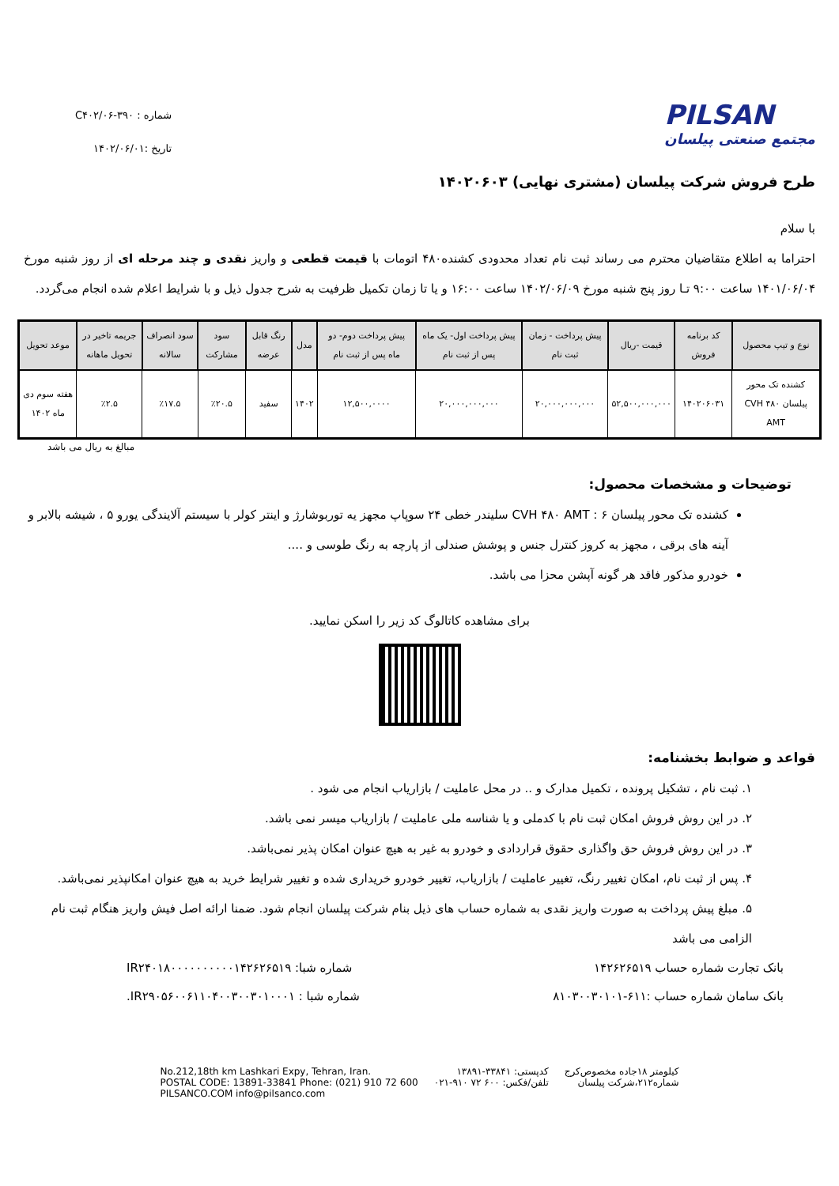PILSAN
مجتمع صنعتی پیلسان
شماره : C۴۰۲/۰۶-۳۹۰
تاریخ :۱۴۰۲/۰۶/۰۱
طرح فروش شرکت پیلسان (مشتری نهایی) ۱۴۰۲۰۶۰۳
با سلام
احتراما به اطلاع متقاضیان محترم می رساند ثبت نام تعداد محدودی کشنده۴۸۰ اتومات با قیمت قطعی و واریز نقدی و چند مرحله ای از روز شنبه مورخ ۱۴۰۱/۰۶/۰۴ ساعت ۹:۰۰ تـا روز پنج شنبه مورخ ۱۴۰۲/۰۶/۰۹ ساعت ۱۶:۰۰ و یا تا زمان تکمیل ظرفیت به شرح جدول ذیل و با شرایط اعلام شده انجام می‌گردد.
| نوع و تیپ محصول | کد برنامه فروش | قیمت -ریال | پیش پرداخت - زمان ثبت نام | پیش پرداخت اول- یک ماه پس از ثبت نام | پیش پرداخت دوم- دو ماه پس از ثبت نام | مدل | رنگ قابل عرضه | سود مشارکت | سود انصراف سالانه | جریمه تاخیر در تحویل ماهانه | موعد تحویل |
| --- | --- | --- | --- | --- | --- | --- | --- | --- | --- | --- | --- |
| کشنده تک محور پیلسان CVH ۴۸۰ AMT | ۱۴۰۲۰۶۰۳۱ | ۵۲,۵۰۰,۰۰۰,۰۰۰ | ۲۰,۰۰۰,۰۰۰,۰۰۰ | ۲۰,۰۰۰,۰۰۰,۰۰۰ | ۱۲,۵۰۰,۰۰۰۰ | ۱۴۰۲ | سفید | ٪۲۰.۵ | ٪۱۷.۵ | ٪۲.۵ | هفته سوم دی ماه ۱۴۰۲ |
مبالغ به ریال می باشد
توضیحات و مشخصات محصول:
کشنده تک محور پیلسان CVH ۴۸۰ AMT : ۶ سلیندر خطی ۲۴ سوپاپ مجهز یه توربوشارژ و اینتر کولر با سیستم آلایندگی یورو ۵ ، شیشه بالابر و آینه های برقی ، مجهز به کروز کنترل جنس و پوشش صندلی از پارچه به رنگ طوسی و ....
خودرو مذکور فاقد هر گونه آپشن محزا می باشد.
برای مشاهده کاتالوگ کد زیر را اسکن نمایید.
قواعد و ضوابط بخشنامه:
۱. ثبت نام ، تشکیل پرونده ، تکمیل مدارک و .. در محل عاملیت / بازاریاب انجام می شود .
۲. در این روش فروش امکان ثبت نام با کدملی و یا شناسه ملی عاملیت / بازاریاب میسر نمی باشد.
۳. در این روش فروش حق واگذاری حقوق قراردادی و خودرو به غیر به هیچ عنوان امکان پذیر نمی‌باشد.
۴. پس از ثبت نام، امکان تغییر رنگ، تغییر عاملیت / بازاریاب، تغییر خودرو خریداری شده و تغییر شرایط خرید به هیچ عنوان امکانپذیر نمی‌باشد.
۵. مبلغ پیش پرداخت به صورت واریز نقدی به شماره حساب های ذیل بنام شرکت پیلسان انجام شود. ضمنا ارائه اصل فیش واریز هنگام ثبت نام الزامی می باشد
بانک تجارت شماره حساب ۱۴۲۶۲۶۵۱۹ شماره شبا: IR۲۴۰۱۸۰۰۰۰۰۰۰۰۰۰۱۴۲۶۲۶۵۱۹
بانک سامان شماره حساب :۶۱۱-۸۱۰۳۰۰۳۰۱۰۱ شماره شبا : IR۲۹۰۵۶۰۰۶۱۱۰۴۰۰۳۰۰۳۰۱۰۰۰۱.
کیلومتر ۱۸جاده مخصوص‌کرج
شماره۲۱۲،شرکت پیلسان
کدپستی: ۳۳۸۴۱-۱۳۸۹۱
تلفن/فکس: ۶۰۰ ۷۲ ۹۱۰-۰۲۱
No.212,18th km Lashkari Expy, Tehran, Iran.
POSTAL CODE: 13891-33841 Phone: (021) 910 72 600
PILSANCO.COM info@pilsanco.com